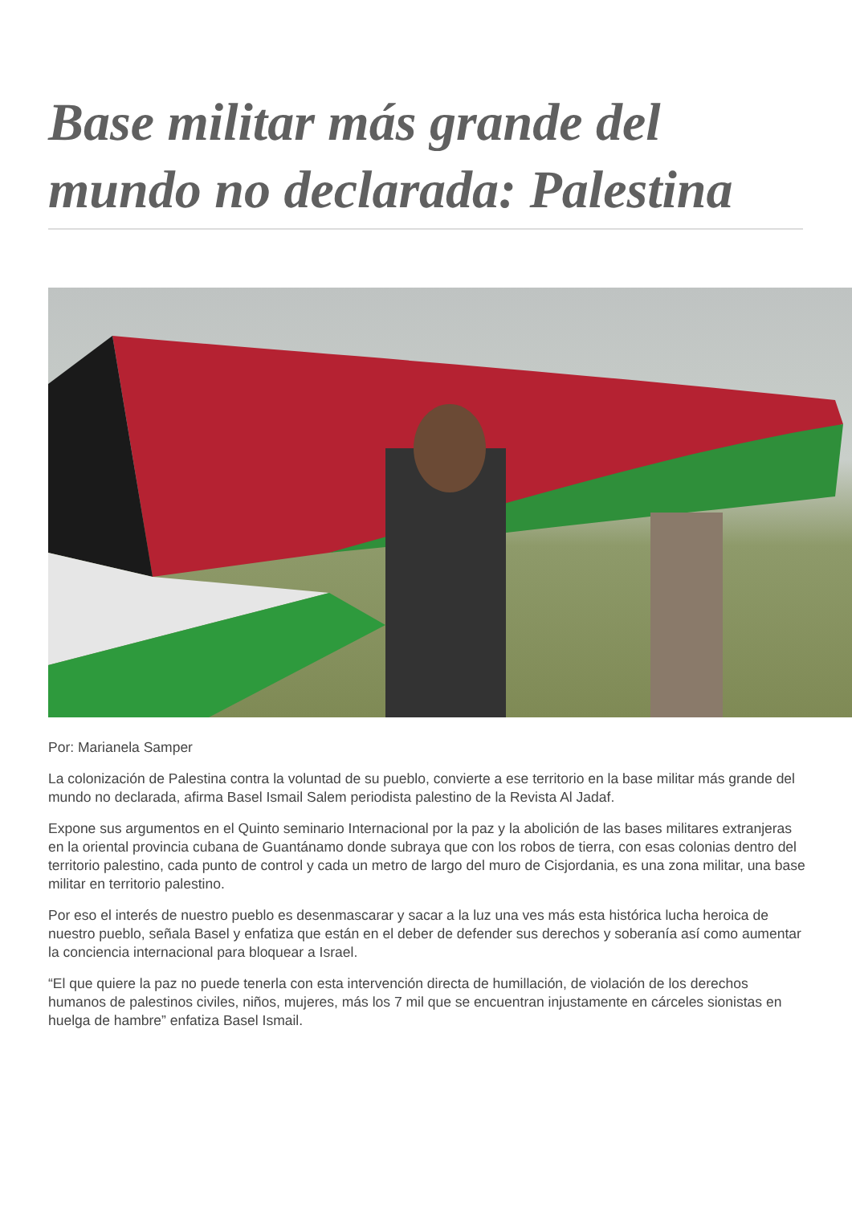Base militar más grande del mundo no declarada: Palestina
Por: Marianela Samper
La colonización de Palestina contra la voluntad de su pueblo, convierte a ese territorio en la base militar más grande del mundo no declarada, afirma Basel Ismail Salem periodista palestino de la Revista Al Jadaf.
Expone sus argumentos en el Quinto seminario Internacional por la paz y la abolición de las bases militares extranjeras en la oriental provincia cubana de Guantánamo donde subraya que con los robos de tierra, con esas colonias dentro del territorio palestino, cada punto de control y cada un metro de largo del muro de Cisjordania, es una zona militar, una base militar en territorio palestino.
Por eso el interés de nuestro pueblo es desenmascarar y sacar a la luz una ves más esta histórica lucha heroica de nuestro pueblo, señala Basel y enfatiza que están en el deber de defender sus derechos y soberanía así como aumentar la conciencia internacional para bloquear a Israel.
“El que quiere la paz no puede tenerla con esta intervención directa de humillación, de violación de los derechos humanos de palestinos civiles, niños, mujeres, más los 7 mil que se encuentran injustamente en cárceles sionistas en huelga de hambre” enfatiza Basel Ismail.